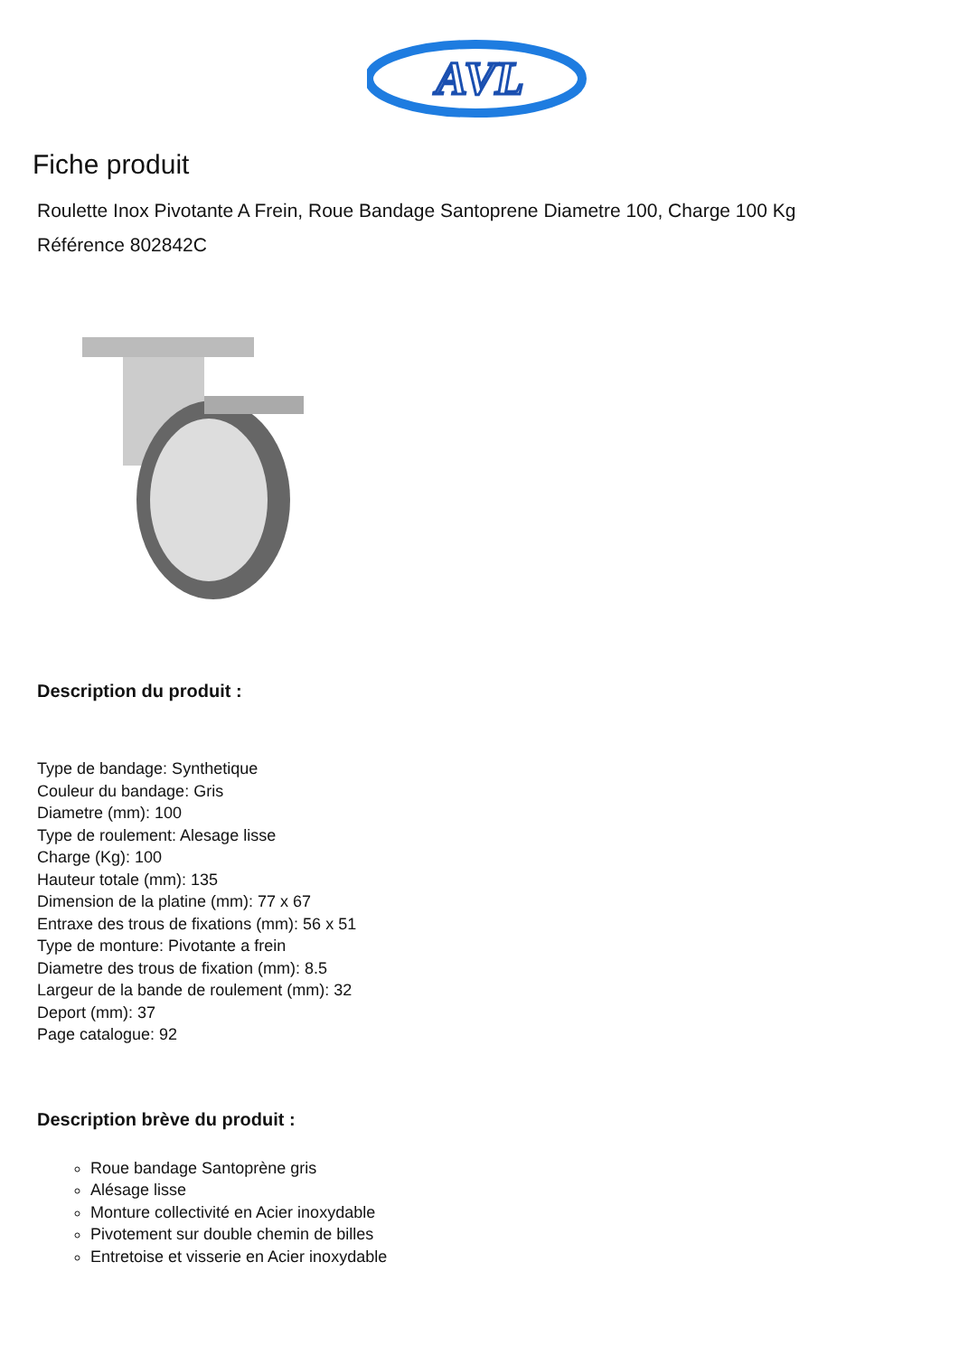AVL
Fiche produit
Roulette Inox Pivotante A Frein, Roue Bandage Santoprene Diametre 100, Charge 100 Kg
Référence 802842C
Description du produit :
Type de bandage: Synthetique
Couleur du bandage: Gris
Diametre (mm): 100
Type de roulement: Alesage lisse
Charge (Kg): 100
Hauteur totale (mm): 135
Dimension de la platine (mm): 77 x 67
Entraxe des trous de fixations (mm): 56 x 51
Type de monture: Pivotante a frein
Diametre des trous de fixation (mm): 8.5
Largeur de la bande de roulement (mm): 32
Deport (mm): 37
Page catalogue: 92
Description brève du produit :
Roue bandage Santoprène gris
Alésage lisse
Monture collectivité en Acier inoxydable
Pivotement sur double chemin de billes
Entretoise et visserie en Acier inoxydable